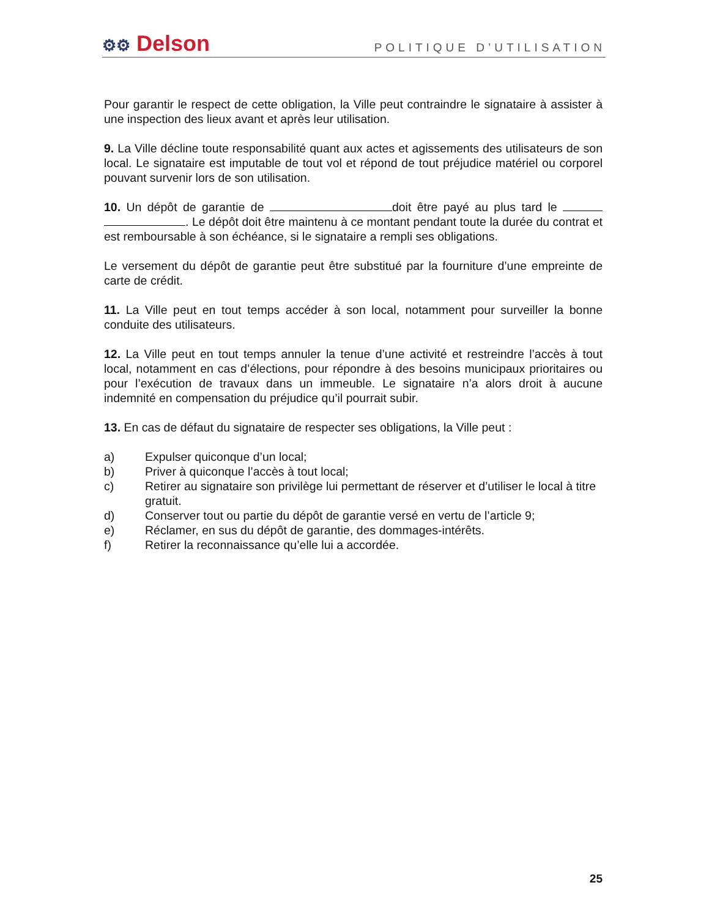⚙⚙ Delson
POLITIQUE D’UTILISATION
Pour garantir le respect de cette obligation, la Ville peut contraindre le signataire à assister à une inspection des lieux avant et après leur utilisation.
9. La Ville décline toute responsabilité quant aux actes et agissements des utilisateurs de son local. Le signataire est imputable de tout vol et répond de tout préjudice matériel ou corporel pouvant survenir lors de son utilisation.
10. Un dépôt de garantie de doit être payé au plus tard le . Le dépôt doit être maintenu à ce montant pendant toute la durée du contrat et est remboursable à son échéance, si le signataire a rempli ses obligations.
Le versement du dépôt de garantie peut être substitué par la fourniture d’une empreinte de carte de crédit.
11. La Ville peut en tout temps accéder à son local, notamment pour surveiller la bonne conduite des utilisateurs.
12. La Ville peut en tout temps annuler la tenue d’une activité et restreindre l’accès à tout local, notamment en cas d’élections, pour répondre à des besoins municipaux prioritaires ou pour l’exécution de travaux dans un immeuble. Le signataire n’a alors droit à aucune indemnité en compensation du préjudice qu’il pourrait subir.
13. En cas de défaut du signataire de respecter ses obligations, la Ville peut :
a) Expulser quiconque d’un local;
b) Priver à quiconque l’accès à tout local;
c) Retirer au signataire son privilège lui permettant de réserver et d’utiliser le local à titre gratuit.
d) Conserver tout ou partie du dépôt de garantie versé en vertu de l’article 9;
e) Réclamer, en sus du dépôt de garantie, des dommages-intérêts.
f) Retirer la reconnaissance qu’elle lui a accordée.
25